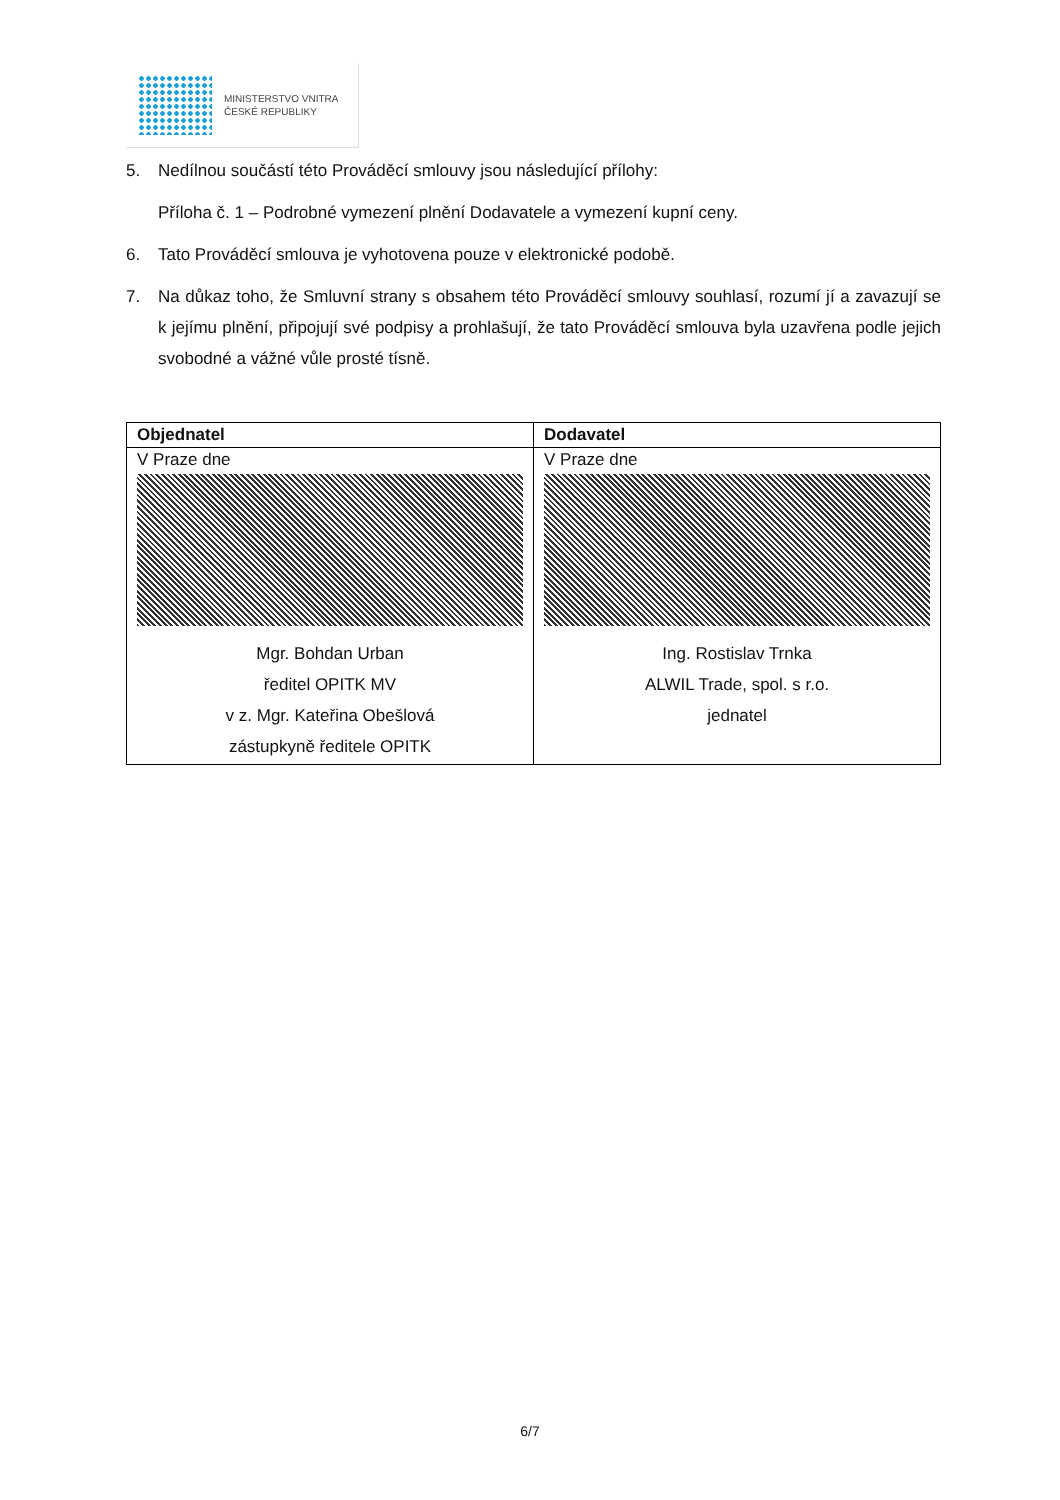MINISTERSTVO VNITRA
ČESKÉ REPUBLIKY
5. Nedílnou součástí této Prováděcí smlouvy jsou následující přílohy:
Příloha č. 1 – Podrobné vymezení plnění Dodavatele a vymezení kupní ceny.
6. Tato Prováděcí smlouva je vyhotovena pouze v elektronické podobě.
7. Na důkaz toho, že Smluvní strany s obsahem této Prováděcí smlouvy souhlasí, rozumí jí a zavazují se k jejímu plnění, připojují své podpisy a prohlašují, že tato Prováděcí smlouva byla uzavřena podle jejich svobodné a vážné vůle prosté tísně.
| Objednatel | Dodavatel |
| --- | --- |
| V Praze dne Mgr. Bohdan Urban ředitel OPITK MV v z. Mgr. Kateřina Obešlová zástupkyně ředitele OPITK | V Praze dne Ing. Rostislav Trnka ALWIL Trade, spol. s r.o. jednatel |
6/7